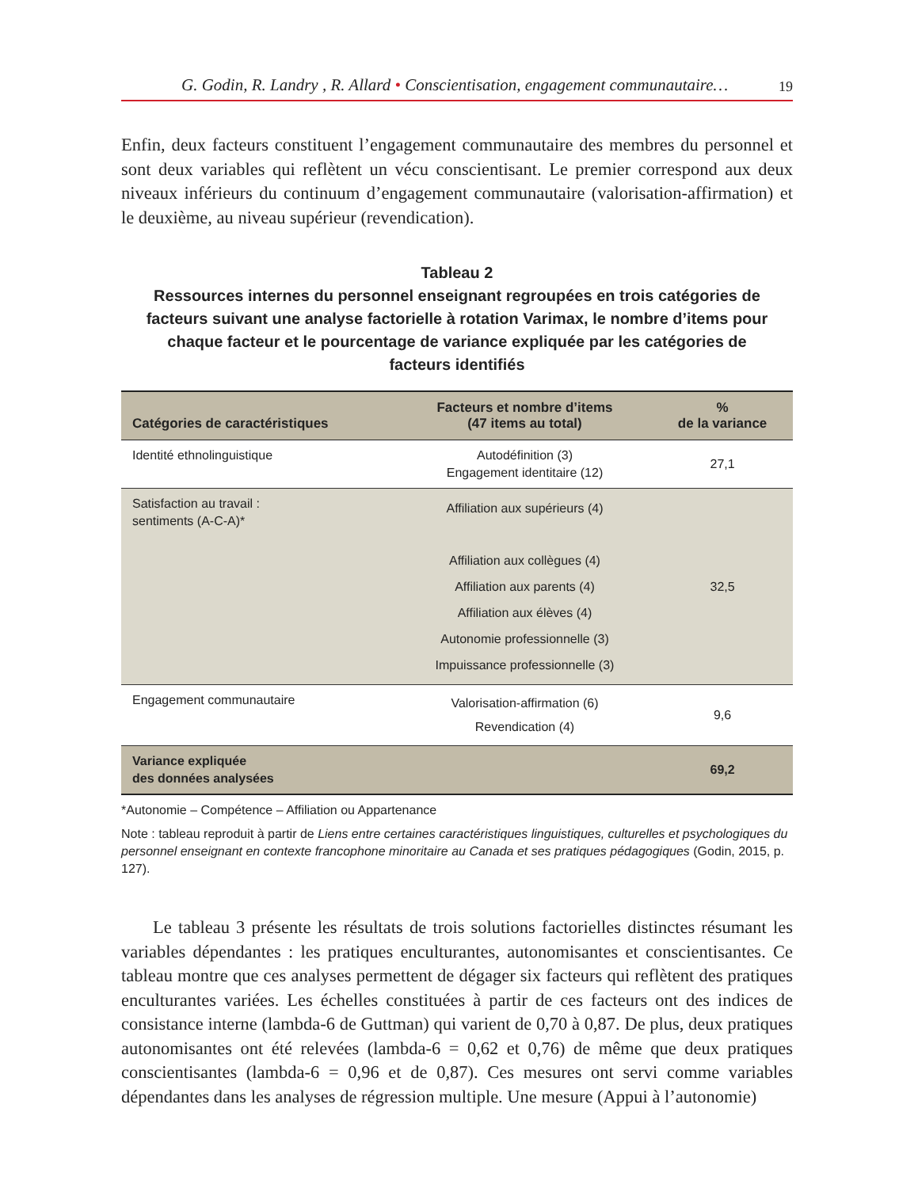G. Godin, R. Landry , R. Allard • Conscientisation, engagement communautaire… 19
Enfin, deux facteurs constituent l’engagement communautaire des membres du personnel et sont deux variables qui reflètent un vécu conscientisant. Le premier correspond aux deux niveaux inférieurs du continuum d’engagement communautaire (valorisation-affirmation) et le deuxième, au niveau supérieur (revendication).
Tableau 2
Ressources internes du personnel enseignant regroupées en trois catégories de facteurs suivant une analyse factorielle à rotation Varimax, le nombre d’items pour chaque facteur et le pourcentage de variance expliquée par les catégories de facteurs identifiés
| Catégories de caractéristiques | Facteurs et nombre d’items (47 items au total) | % de la variance |
| --- | --- | --- |
| Identité ethnolinguistique | Autodéfinition (3) Engagement identitaire (12) | 27,1 |
| Satisfaction au travail : sentiments (A-C-A)* | Affiliation aux supérieurs (4) Affiliation aux collègues (4) Affiliation aux parents (4) Affiliation aux élèves (4) Autonomie professionnelle (3) Impuissance professionnelle (3) | 32,5 |
| Engagement communautaire | Valorisation-affirmation (6) Revendication (4) | 9,6 |
| Variance expliquée des données analysées | | 69,2 |
*Autonomie – Compétence – Affiliation ou Appartenance
Note : tableau reproduit à partir de Liens entre certaines caractéristiques linguistiques, culturelles et psychologiques du personnel enseignant en contexte francophone minoritaire au Canada et ses pratiques pédagogiques (Godin, 2015, p. 127).
Le tableau 3 présente les résultats de trois solutions factorielles distinctes résumant les variables dépendantes : les pratiques enculturantes, autonomisantes et conscientisantes. Ce tableau montre que ces analyses permettent de dégager six facteurs qui reflètent des pratiques enculturantes variées. Les échelles constituées à partir de ces facteurs ont des indices de consistance interne (lambda-6 de Guttman) qui varient de 0,70 à 0,87. De plus, deux pratiques autonomisantes ont été relevées (lambda-6 = 0,62 et 0,76) de même que deux pratiques conscientisantes (lambda-6 = 0,96 et de 0,87). Ces mesures ont servi comme variables dépendantes dans les analyses de régression multiple. Une mesure (Appui à l’autonomie)